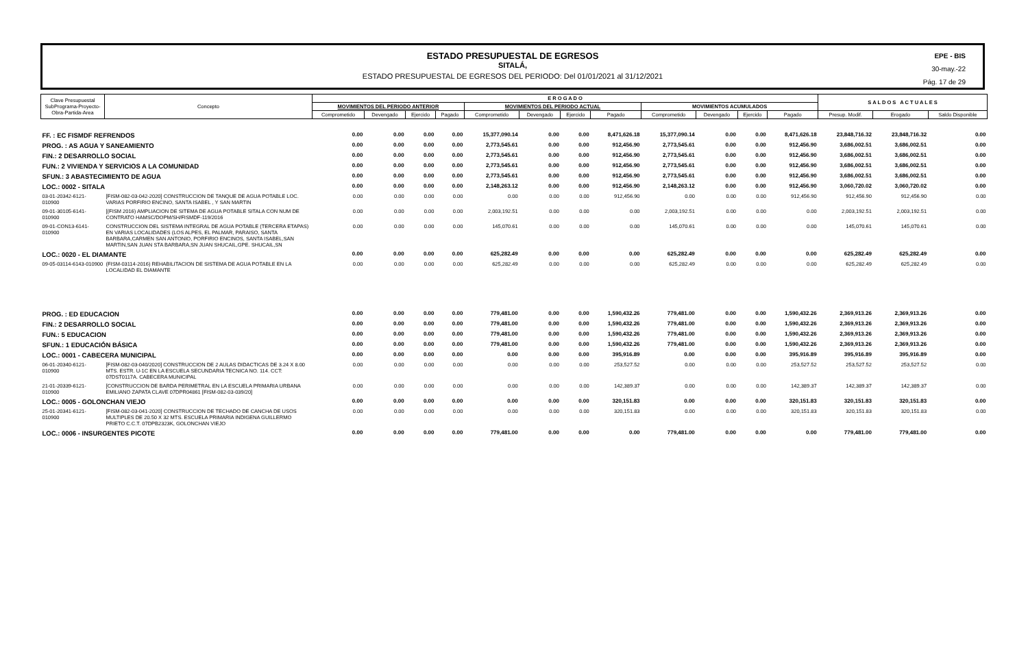ESTADO PRESUPUESTAL DE EGRESOS
SITALÁ,
ESTADO PRESUPUESTAL DE EGRESOS DEL PERIODO: Del 01/01/2021 al 31/12/2021
EPE - BIS
30-may.-22
Pág. 17 de 29
| Clave Presupuestal SubPrograma-Proyecto- Obra-Partida-Area | Concepto | E R O G A D O | | | | | | | | | | | | S A L D O S A C T U A L E S | | |
| --- | --- | --- | --- | --- | --- | --- | --- | --- | --- | --- | --- | --- | --- | --- | --- | --- |
| | | MOVIMIENTOS DEL PERIODO ANTERIOR | | | | MOVIMIENTOS DEL PERIODO ACTUAL | | | | MOVIMIENTOS ACUMULADOS | | | | | | |
| | | Comprometido | Devengado | Ejercido | Pagado | Comprometido | Devengado | Ejercido | Pagado | Comprometido | Devengado | Ejercido | Pagado | Presup. Modif. | Erogado | Saldo Disponible |
| FF. : EC FISMDF REFRENDOS | | 0.00 | 0.00 | 0.00 | 0.00 | 15,377,090.14 | 0.00 | 0.00 | 8,471,626.18 | 15,377,090.14 | 0.00 | 0.00 | 8,471,626.18 | 23,848,716.32 | 23,848,716.32 | 0.00 |
| PROG. : AS AGUA Y SANEAMIENTO | | 0.00 | 0.00 | 0.00 | 0.00 | 2,773,545.61 | 0.00 | 0.00 | 912,456.90 | 2,773,545.61 | 0.00 | 0.00 | 912,456.90 | 3,686,002.51 | 3,686,002.51 | 0.00 |
| FIN.: 2 DESARROLLO SOCIAL | | 0.00 | 0.00 | 0.00 | 0.00 | 2,773,545.61 | 0.00 | 0.00 | 912,456.90 | 2,773,545.61 | 0.00 | 0.00 | 912,456.90 | 3,686,002.51 | 3,686,002.51 | 0.00 |
| FUN.: 2 VIVIENDA Y SERVICIOS A LA COMUNIDAD | | 0.00 | 0.00 | 0.00 | 0.00 | 2,773,545.61 | 0.00 | 0.00 | 912,456.90 | 2,773,545.61 | 0.00 | 0.00 | 912,456.90 | 3,686,002.51 | 3,686,002.51 | 0.00 |
| SFUN.: 3 ABASTECIMIENTO DE AGUA | | 0.00 | 0.00 | 0.00 | 0.00 | 2,773,545.61 | 0.00 | 0.00 | 912,456.90 | 2,773,545.61 | 0.00 | 0.00 | 912,456.90 | 3,686,002.51 | 3,686,002.51 | 0.00 |
| LOC.: 0002 - SITALA | | 0.00 | 0.00 | 0.00 | 0.00 | 2,148,263.12 | 0.00 | 0.00 | 912,456.90 | 2,148,263.12 | 0.00 | 0.00 | 912,456.90 | 3,060,720.02 | 3,060,720.02 | 0.00 |
| 03-01-20342-6121-010900 | [FISM-082-03-042-2020] CONSTRUCCION DE TANQUE DE AGUA POTABLE LOC. VARIAS PORFIRIO ENCINO, SANTA ISABEL , Y SAN MARTIN | 0.00 | 0.00 | 0.00 | 0.00 | 0.00 | 0.00 | 0.00 | 912,456.90 | 0.00 | 0.00 | 0.00 | 912,456.90 | 912,456.90 | 912,456.90 | 0.00 |
| 09-01-30105-6141-010900 | [(FISM 2016) AMPLIACION DE SITEMA DE AGUA POTABLE SITALA CON NUM DE CONTRATO HAMSC/DOPM/SH/FISMDF-119/2016 | 0.00 | 0.00 | 0.00 | 0.00 | 2,003,192.51 | 0.00 | 0.00 | 0.00 | 2,003,192.51 | 0.00 | 0.00 | 0.00 | 2,003,192.51 | 2,003,192.51 | 0.00 |
| 09-01-CON13-6141-010900 | CONSTRUCCION DEL SISTEMA INTEGRAL DE AGUA POTABLE (TERCERA ETAPAS) EN VARIAS LOCALIDADES (LOS ALPES, EL PALMAR, PARAISO, SANTA BARBARA,CARMEN SAN ANTONIO, PORFIRIO ENCINOS, SANTA ISABEL,SAN MARTIN,SAN JUAN STA BARBARA,SN JUAN SHUCAIL,GPE. SHUCAIL,SN | 0.00 | 0.00 | 0.00 | 0.00 | 145,070.61 | 0.00 | 0.00 | 0.00 | 145,070.61 | 0.00 | 0.00 | 0.00 | 145,070.61 | 145,070.61 | 0.00 |
| LOC.: 0020 - EL DIAMANTE | | 0.00 | 0.00 | 0.00 | 0.00 | 625,282.49 | 0.00 | 0.00 | 0.00 | 625,282.49 | 0.00 | 0.00 | 0.00 | 625,282.49 | 625,282.49 | 0.00 |
| 09-05-03114-6143-010900 | (FISM-03114-2016) REHABILITACION DE SISTEMA DE AGUA POTABLE EN LA LOCALIDAD EL DIAMANTE | 0.00 | 0.00 | 0.00 | 0.00 | 625,282.49 | 0.00 | 0.00 | 0.00 | 625,282.49 | 0.00 | 0.00 | 0.00 | 625,282.49 | 625,282.49 | 0.00 |
| PROG. : ED EDUCACION | | 0.00 | 0.00 | 0.00 | 0.00 | 779,481.00 | 0.00 | 0.00 | 1,590,432.26 | 779,481.00 | 0.00 | 0.00 | 1,590,432.26 | 2,369,913.26 | 2,369,913.26 | 0.00 |
| FIN.: 2 DESARROLLO SOCIAL | | 0.00 | 0.00 | 0.00 | 0.00 | 779,481.00 | 0.00 | 0.00 | 1,590,432.26 | 779,481.00 | 0.00 | 0.00 | 1,590,432.26 | 2,369,913.26 | 2,369,913.26 | 0.00 |
| FUN.: 5 EDUCACION | | 0.00 | 0.00 | 0.00 | 0.00 | 779,481.00 | 0.00 | 0.00 | 1,590,432.26 | 779,481.00 | 0.00 | 0.00 | 1,590,432.26 | 2,369,913.26 | 2,369,913.26 | 0.00 |
| SFUN.: 1 EDUCACIÓN BÁSICA | | 0.00 | 0.00 | 0.00 | 0.00 | 779,481.00 | 0.00 | 0.00 | 1,590,432.26 | 779,481.00 | 0.00 | 0.00 | 1,590,432.26 | 2,369,913.26 | 2,369,913.26 | 0.00 |
| LOC.: 0001 - CABECERA MUNICIPAL | | 0.00 | 0.00 | 0.00 | 0.00 | 0.00 | 0.00 | 0.00 | 395,916.89 | 0.00 | 0.00 | 0.00 | 395,916.89 | 395,916.89 | 395,916.89 | 0.00 |
| 06-01-20340-6121-010900 | [FISM-082-03-040/2020] CONSTRUCCION DE 2 AULAS DIDACTICAS DE 3.24 X 8.00 MTS. ESTR. U-1C EN LA ESCUELA SECUNDARIA TECNICA NO. 114. CCT: 07DST0117A. CABECERA MUNICIPAL | 0.00 | 0.00 | 0.00 | 0.00 | 0.00 | 0.00 | 0.00 | 253,527.52 | 0.00 | 0.00 | 0.00 | 253,527.52 | 253,527.52 | 253,527.52 | 0.00 |
| 21-01-20339-6121-010900 | [CONSTRUCCION DE BARDA PERIMETRAL EN LA ESCUELA PRIMARIA URBANA EMILIANO ZAPATA CLAVE 07DPR04861 [FISM-082-03-039/20] | 0.00 | 0.00 | 0.00 | 0.00 | 0.00 | 0.00 | 0.00 | 142,389.37 | 0.00 | 0.00 | 0.00 | 142,389.37 | 142,389.37 | 142,389.37 | 0.00 |
| LOC.: 0005 - GOLONCHAN VIEJO | | 0.00 | 0.00 | 0.00 | 0.00 | 0.00 | 0.00 | 0.00 | 320,151.83 | 0.00 | 0.00 | 0.00 | 320,151.83 | 320,151.83 | 320,151.83 | 0.00 |
| 25-01-20341-6121-010900 | [FISM-082-03-041-2020] CONSTRUCCION DE TECHADO DE CANCHA DE USOS MULTIPLES DE 20.50 X 32 MTS. ESCUELA PRIMARIA INDIGENA GUILLERMO PRIETO C.C.T. 07DPB2323K, GOLONCHAN VIEJO | 0.00 | 0.00 | 0.00 | 0.00 | 0.00 | 0.00 | 0.00 | 320,151.83 | 0.00 | 0.00 | 0.00 | 320,151.83 | 320,151.83 | 320,151.83 | 0.00 |
| LOC.: 0006 - INSURGENTES PICOTE | | 0.00 | 0.00 | 0.00 | 0.00 | 779,481.00 | 0.00 | 0.00 | 0.00 | 779,481.00 | 0.00 | 0.00 | 0.00 | 779,481.00 | 779,481.00 | 0.00 |